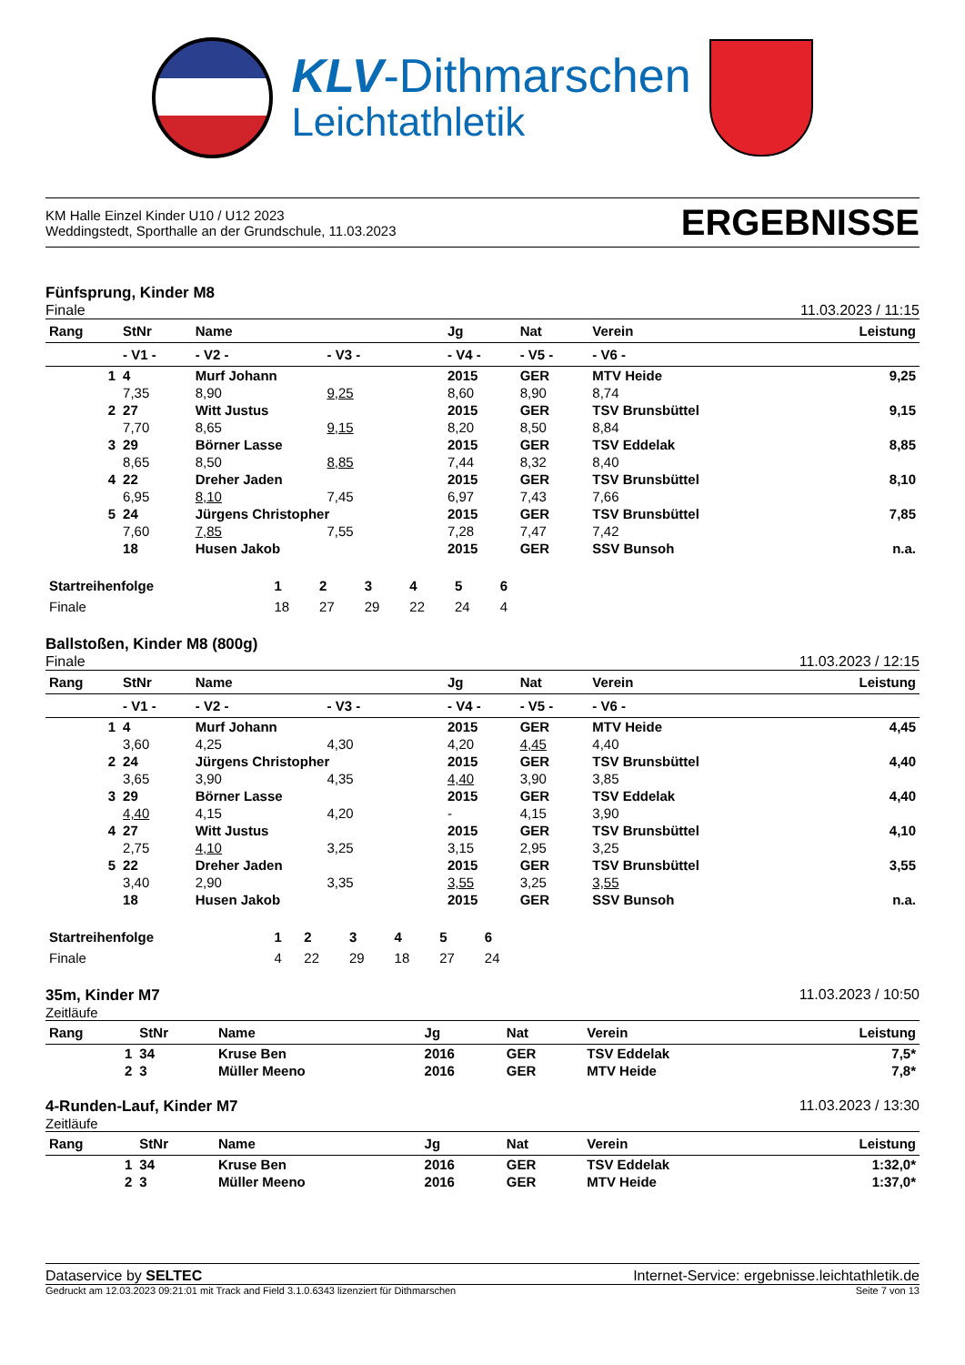KLV-Dithmarschen
Leichtathletik
KM Halle Einzel Kinder U10 / U12 2023
Weddingstedt, Sporthalle an der Grundschule, 11.03.2023
ERGEBNISSE
Fünfsprung, Kinder M8
Finale 11.03.2023 / 11:15
| Rang | StNr | Name | | Jg | Nat | Verein | | Leistung |
| --- | --- | --- | --- | --- | --- | --- | --- | --- |
| | - V1 - | - V2 - | - V3 - | - V4 - | - V5 - | - V6 - | | |
| 1 | 4 | Murf Johann | | 2015 | GER | MTV Heide | | 9,25 |
| | 7,35 | 8,90 | 9,25 | 8,60 | 8,90 | 8,74 | | |
| 2 | 27 | Witt Justus | | 2015 | GER | TSV Brunsbüttel | | 9,15 |
| | 7,70 | 8,65 | 9,15 | 8,20 | 8,50 | 8,84 | | |
| 3 | 29 | Börner Lasse | | 2015 | GER | TSV Eddelak | | 8,85 |
| | 8,65 | 8,50 | 8,85 | 7,44 | 8,32 | 8,40 | | |
| 4 | 22 | Dreher Jaden | | 2015 | GER | TSV Brunsbüttel | | 8,10 |
| | 6,95 | 8,10 | 7,45 | 6,97 | 7,43 | 7,66 | | |
| 5 | 24 | Jürgens Christopher | | 2015 | GER | TSV Brunsbüttel | | 7,85 |
| | 7,60 | 7,85 | 7,55 | 7,28 | 7,47 | 7,42 | | |
| | 18 | Husen Jakob | | 2015 | GER | SSV Bunsoh | | n.a. |
| Startreihenfolge | 1 | 2 | 3 | 4 | 5 | 6 | |
| Finale | 18 | 27 | 29 | 22 | 24 | 4 | |
Ballstoßen, Kinder M8 (800g)
Finale 11.03.2023 / 12:15
| Rang | StNr | Name | | Jg | Nat | Verein | | Leistung |
| --- | --- | --- | --- | --- | --- | --- | --- | --- |
| | - V1 - | - V2 - | - V3 - | - V4 - | - V5 - | - V6 - | | |
| 1 | 4 | Murf Johann | | 2015 | GER | MTV Heide | | 4,45 |
| | 3,60 | 4,25 | 4,30 | 4,20 | 4,45 | 4,40 | | |
| 2 | 24 | Jürgens Christopher | | 2015 | GER | TSV Brunsbüttel | | 4,40 |
| | 3,65 | 3,90 | 4,35 | 4,40 | 3,90 | 3,85 | | |
| 3 | 29 | Börner Lasse | | 2015 | GER | TSV Eddelak | | 4,40 |
| | 4,40 | 4,15 | 4,20 | - | 4,15 | 3,90 | | |
| 4 | 27 | Witt Justus | | 2015 | GER | TSV Brunsbüttel | | 4,10 |
| | 2,75 | 4,10 | 3,25 | 3,15 | 2,95 | 3,25 | | |
| 5 | 22 | Dreher Jaden | | 2015 | GER | TSV Brunsbüttel | | 3,55 |
| | 3,40 | 2,90 | 3,35 | 3,55 | 3,25 | 3,55 | | |
| | 18 | Husen Jakob | | 2015 | GER | SSV Bunsoh | | n.a. |
| Startreihenfolge | 1 | 2 | 3 | 4 | 5 | 6 | |
| Finale | 4 | 22 | 29 | 18 | 27 | 24 | |
35m, Kinder M7 11.03.2023 / 10:50
Zeitläufe
| Rang | StNr | Name | Jg | Nat | Verein | Leistung |
| --- | --- | --- | --- | --- | --- | --- |
| 1 | 34 | Kruse Ben | 2016 | GER | TSV Eddelak | 7,5* |
| 2 | 3 | Müller Meeno | 2016 | GER | MTV Heide | 7,8* |
4-Runden-Lauf, Kinder M7 11.03.2023 / 13:30
Zeitläufe
| Rang | StNr | Name | Jg | Nat | Verein | Leistung |
| --- | --- | --- | --- | --- | --- | --- |
| 1 | 34 | Kruse Ben | 2016 | GER | TSV Eddelak | 1:32,0* |
| 2 | 3 | Müller Meeno | 2016 | GER | MTV Heide | 1:37,0* |
Dataservice by SELTEC Internet-Service: ergebnisse.leichtathletik.de
Gedruckt am 12.03.2023 09:21:01 mit Track and Field 3.1.0.6343 lizenziert für Dithmarschen Seite 7 von 13